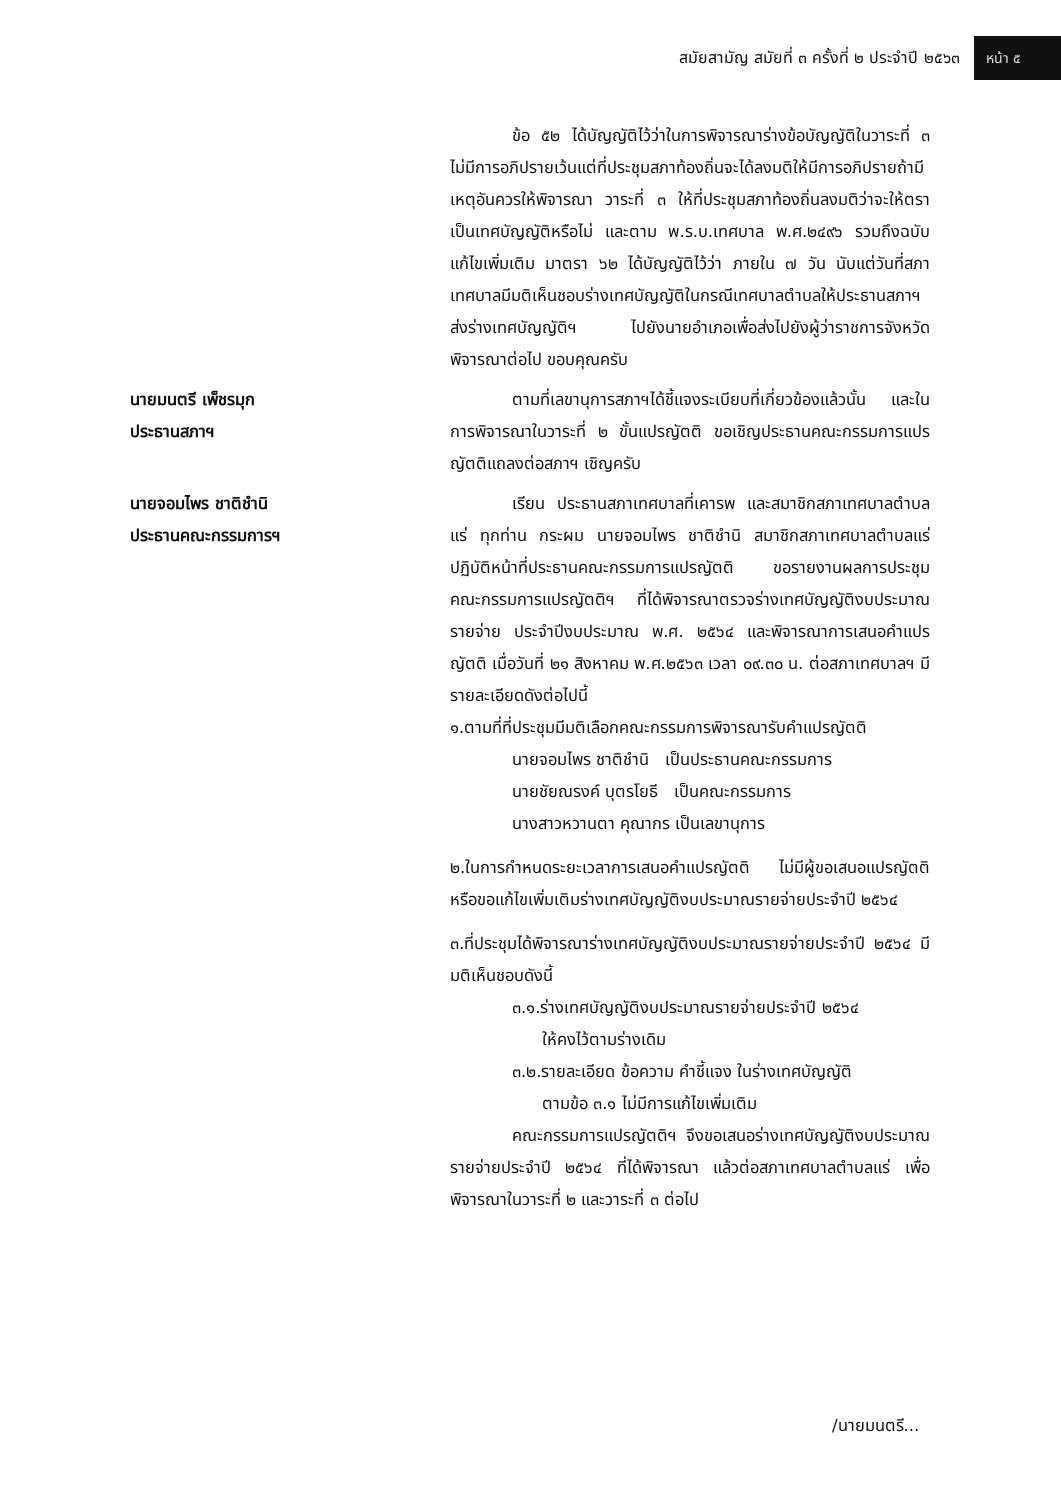สมัยสามัญ สมัยที่ ๓ ครั้งที่ ๒ ประจำปี ๒๕๖๓ หน้า ๕
ข้อ ๕๒ ได้บัญญัติไว้ว่าในการพิจารณาร่างข้อบัญญัติในวาระที่ ๓ ไม่มีการอภิปรายเว้นแต่ที่ประชุมสภาท้องถิ่นจะได้ลงมติให้มีการอภิปรายถ้ามีเหตุอันควรให้พิจารณา วาระที่ ๓ ให้ที่ประชุมสภาท้องถิ่นลงมติว่าจะให้ตราเป็นเทศบัญญัติหรือไม่ และตาม พ.ร.บ.เทศบาล พ.ศ.๒๔๙๖ รวมถึงฉบับแก้ไขเพิ่มเติม มาตรา ๖๒ ได้บัญญัติไว้ว่า ภายใน ๗ วัน นับแต่วันที่สภาเทศบาลมีมติเห็นชอบร่างเทศบัญญัติในกรณีเทศบาลตำบลให้ประธานสภาฯ ส่งร่างเทศบัญญัติฯ ไปยังนายอำเภอเพื่อส่งไปยังผู้ว่าราชการจังหวัดพิจารณาต่อไป ขอบคุณครับ
นายมนตรี เพ็ชรมุก
ประธานสภาฯ
ตามที่เลขานุการสภาฯได้ชี้แจงระเบียบที่เกี่ยวข้องแล้วนั้น และในการพิจารณาในวาระที่ ๒ ขั้นแปรญัตติ ขอเชิญประธานคณะกรรมการแปรญัตติแถลงต่อสภาฯ เชิญครับ
นายจอมไพร ชาติชำนิ
ประธานคณะกรรมการฯ
เรียน ประธานสภาเทศบาลที่เคารพ และสมาชิกสภาเทศบาลตำบลแร่ ทุกท่าน กระผม นายจอมไพร ชาติชำนิ สมาชิกสภาเทศบาลตำบลแร่ ปฏิบัติหน้าที่ประธานคณะกรรมการแปรญัตติ ขอรายงานผลการประชุม คณะกรรมการแปรญัตติฯ ที่ได้พิจารณาตรวจร่างเทศบัญญัติงบประมาณรายจ่าย ประจำปีงบประมาณ พ.ศ. ๒๕๖๔ และพิจารณาการเสนอคำแปรญัตติ เมื่อวันที่ ๒๑ สิงหาคม พ.ศ.๒๕๖๓ เวลา ๐๙.๓๐ น. ต่อสภาเทศบาลฯ มีรายละเอียดดังต่อไปนี้
๑.ตามที่ที่ประชุมมีมติเลือกคณะกรรมการพิจารณารับคำแปรญัตติ
นายจอมไพร ชาติชำนิ เป็นประธานคณะกรรมการ
นายชัยณรงค์ บุตรโยธี เป็นคณะกรรมการ
นางสาวหวานตา คุณากร เป็นเลขานุการ
๒.ในการกำหนดระยะเวลาการเสนอคำแปรญัตติ ไม่มีผู้ขอเสนอแปรญัตติหรือขอแก้ไขเพิ่มเติมร่างเทศบัญญัติงบประมาณรายจ่ายประจำปี ๒๕๖๔
๓.ที่ประชุมได้พิจารณาร่างเทศบัญญัติงบประมาณรายจ่ายประจำปี ๒๕๖๔ มีมติเห็นชอบดังนี้
๓.๑.ร่างเทศบัญญัติงบประมาณรายจ่ายประจำปี ๒๕๖๔
ให้คงไว้ตามร่างเดิม
๓.๒.รายละเอียด ข้อความ คำชี้แจง ในร่างเทศบัญญัติ
ตามข้อ ๓.๑ ไม่มีการแก้ไขเพิ่มเติม
คณะกรรมการแปรญัตติฯ จึงขอเสนอร่างเทศบัญญัติงบประมาณรายจ่ายประจำปี ๒๕๖๔ ที่ได้พิจารณา แล้วต่อสภาเทศบาลตำบลแร่ เพื่อพิจารณาในวาระที่ ๒ และวาระที่ ๓ ต่อไป
/นายมนตรี...